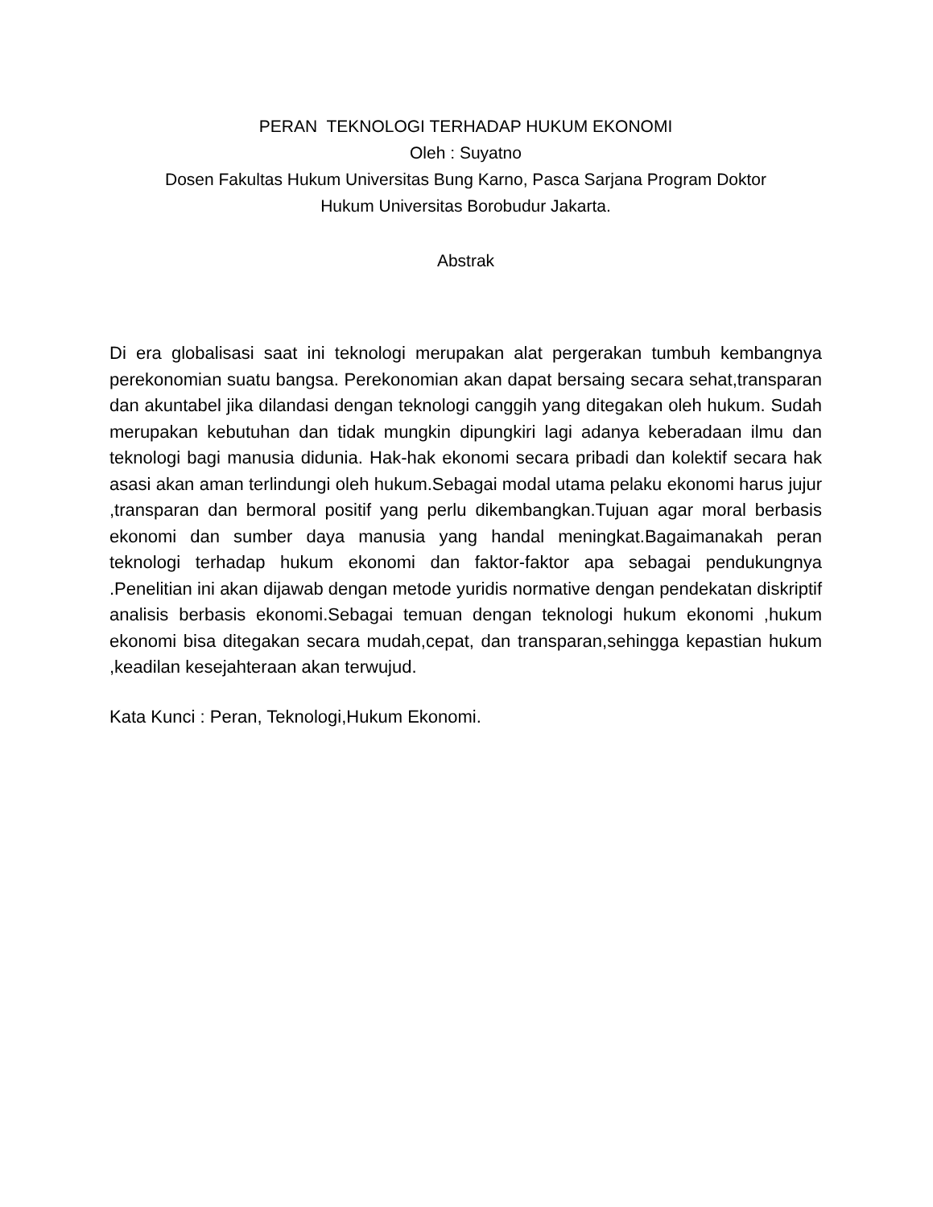PERAN TEKNOLOGI TERHADAP HUKUM EKONOMI
Oleh : Suyatno
Dosen Fakultas Hukum Universitas Bung Karno, Pasca Sarjana Program Doktor
Hukum Universitas Borobudur Jakarta.
Abstrak
Di era globalisasi saat ini teknologi merupakan alat pergerakan tumbuh kembangnya perekonomian suatu bangsa. Perekonomian akan dapat bersaing secara sehat,transparan dan akuntabel jika dilandasi dengan teknologi canggih yang ditegakan oleh hukum. Sudah merupakan kebutuhan dan tidak mungkin dipungkiri lagi adanya keberadaan ilmu dan teknologi bagi manusia didunia. Hak-hak ekonomi secara pribadi dan kolektif secara hak asasi akan aman terlindungi oleh hukum.Sebagai modal utama pelaku ekonomi harus jujur ,transparan dan bermoral positif yang perlu dikembangkan.Tujuan agar moral berbasis ekonomi dan sumber daya manusia yang handal meningkat.Bagaimanakah peran teknologi terhadap hukum ekonomi dan faktor-faktor apa sebagai pendukungnya .Penelitian ini akan dijawab dengan metode yuridis normative dengan pendekatan diskriptif analisis berbasis ekonomi.Sebagai temuan dengan teknologi hukum ekonomi ,hukum ekonomi bisa ditegakan secara mudah,cepat, dan transparan,sehingga kepastian hukum ,keadilan kesejahteraan akan terwujud.
Kata Kunci : Peran, Teknologi,Hukum Ekonomi.